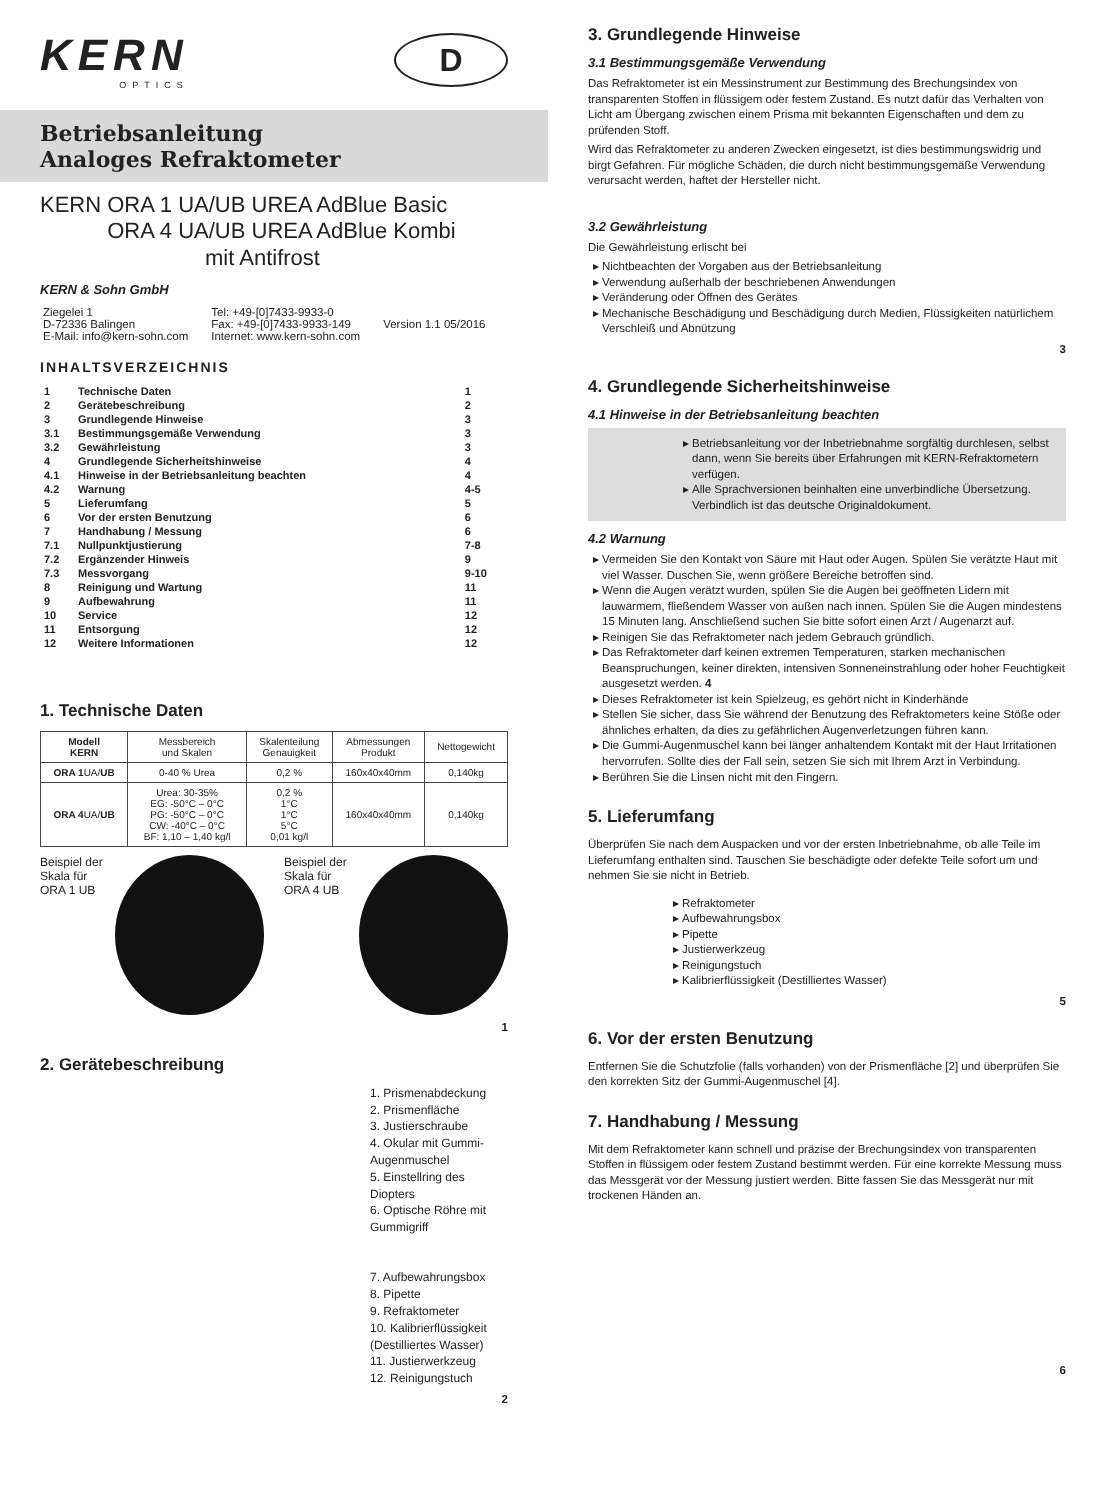KERN
OPTICS
D
Betriebsanleitung
Analoges Refraktometer
KERN ORA 1 UA/UB UREA AdBlue Basic
ORA 4 UA/UB UREA AdBlue Kombi
mit Antifrost
KERN & Sohn GmbH
| Ziegelei 1 D-72336 Balingen E-Mail: info@kern-sohn.com | Tel: +49-[0]7433-9933-0 Fax: +49-[0]7433-9933-149 Internet: www.kern-sohn.com | Version 1.1 05/2016 |
INHALTSVERZEICHNIS
| 1 | Technische Daten | 1 |
| 2 | Gerätebeschreibung | 2 |
| 3 | Grundlegende Hinweise | 3 |
| 3.1 | Bestimmungsgemäße Verwendung | 3 |
| 3.2 | Gewährleistung | 3 |
| 4 | Grundlegende Sicherheitshinweise | 4 |
| 4.1 | Hinweise in der Betriebsanleitung beachten | 4 |
| 4.2 | Warnung | 4-5 |
| 5 | Lieferumfang | 5 |
| 6 | Vor der ersten Benutzung | 6 |
| 7 | Handhabung / Messung | 6 |
| 7.1 | Nullpunktjustierung | 7-8 |
| 7.2 | Ergänzender Hinweis | 9 |
| 7.3 | Messvorgang | 9-10 |
| 8 | Reinigung und Wartung | 11 |
| 9 | Aufbewahrung | 11 |
| 10 | Service | 12 |
| 11 | Entsorgung | 12 |
| 12 | Weitere Informationen | 12 |
1. Technische Daten
| Modell KERN | Messbereich und Skalen | Skalenteilung Genauigkeit | Abmessungen Produkt | Nettogewicht |
| ORA 1 UA/ UB | 0-40 % Urea | 0,2 % | 160x40x40mm | 0,140kg |
| ORA 4 UA/ UB | Urea: 30-35% EG: -50°C – 0°C PG: -50°C – 0°C CW: -40°C – 0°C BF: 1,10 – 1,40 kg/l | 0,2 % 1°C 1°C 5°C 0,01 kg/l | 160x40x40mm | 0,140kg |
Beispiel der Skala für ORA 1 UB
Beispiel der Skala für ORA 4 UB
1
2. Gerätebeschreibung
1. Prismenabdeckung
2. Prismenfläche
3. Justierschraube
4. Okular mit Gummi-Augenmuschel
5. Einstellring des Diopters
6. Optische Röhre mit Gummigriff
7. Aufbewahrungsbox
8. Pipette
9. Refraktometer
10. Kalibrierflüssigkeit (Destilliertes Wasser)
11. Justierwerkzeug
12. Reinigungstuch
2
3. Grundlegende Hinweise
3.1 Bestimmungsgemäße Verwendung
Das Refraktometer ist ein Messinstrument zur Bestimmung des Brechungsindex von transparenten Stoffen in flüssigem oder festem Zustand. Es nutzt dafür das Verhalten von Licht am Übergang zwischen einem Prisma mit bekannten Eigenschaften und dem zu prüfenden Stoff.
Wird das Refraktometer zu anderen Zwecken eingesetzt, ist dies bestimmungswidrig und birgt Gefahren. Für mögliche Schäden, die durch nicht bestimmungsgemäße Verwendung verursacht werden, haftet der Hersteller nicht.
3.2 Gewährleistung
Die Gewährleistung erlischt bei
Nichtbeachten der Vorgaben aus der Betriebsanleitung
Verwendung außerhalb der beschriebenen Anwendungen
Veränderung oder Öffnen des Gerätes
Mechanische Beschädigung und Beschädigung durch Medien, Flüssigkeiten natürlichem Verschleiß und Abnützung
3
4. Grundlegende Sicherheitshinweise
4.1 Hinweise in der Betriebsanleitung beachten
Betriebsanleitung vor der Inbetriebnahme sorgfältig durchlesen, selbst dann, wenn Sie bereits über Erfahrungen mit KERN-Refraktometern verfügen.
Alle Sprachversionen beinhalten eine unverbindliche Übersetzung. Verbindlich ist das deutsche Originaldokument.
4.2 Warnung
Vermeiden Sie den Kontakt von Säure mit Haut oder Augen. Spülen Sie verätzte Haut mit viel Wasser. Duschen Sie, wenn größere Bereiche betroffen sind.
Wenn die Augen verätzt wurden, spülen Sie die Augen bei geöffneten Lidern mit lauwarmem, fließendem Wasser von außen nach innen. Spülen Sie die Augen mindestens 15 Minuten lang. Anschließend suchen Sie bitte sofort einen Arzt / Augenarzt auf.
Reinigen Sie das Refraktometer nach jedem Gebrauch gründlich.
Das Refraktometer darf keinen extremen Temperaturen, starken mechanischen Beanspruchungen, keiner direkten, intensiven Sonneneinstrahlung oder hoher Feuchtigkeit ausgesetzt werden. 4
Dieses Refraktometer ist kein Spielzeug, es gehört nicht in Kinderhände
Stellen Sie sicher, dass Sie während der Benutzung des Refraktometers keine Stöße oder ähnliches erhalten, da dies zu gefährlichen Augenverletzungen führen kann.
Die Gummi-Augenmuschel kann bei länger anhaltendem Kontakt mit der Haut Irritationen hervorrufen. Sollte dies der Fall sein, setzen Sie sich mit Ihrem Arzt in Verbindung.
Berühren Sie die Linsen nicht mit den Fingern.
5. Lieferumfang
Überprüfen Sie nach dem Auspacken und vor der ersten Inbetriebnahme, ob alle Teile im Lieferumfang enthalten sind. Tauschen Sie beschädigte oder defekte Teile sofort um und nehmen Sie sie nicht in Betrieb.
Refraktometer
Aufbewahrungsbox
Pipette
Justierwerkzeug
Reinigungstuch
Kalibrierflüssigkeit (Destilliertes Wasser)
5
6. Vor der ersten Benutzung
Entfernen Sie die Schutzfolie (falls vorhanden) von der Prismenfläche [2] und überprüfen Sie den korrekten Sitz der Gummi-Augenmuschel [4].
7. Handhabung / Messung
Mit dem Refraktometer kann schnell und präzise der Brechungsindex von transparenten Stoffen in flüssigem oder festem Zustand bestimmt werden. Für eine korrekte Messung muss das Messgerät vor der Messung justiert werden. Bitte fassen Sie das Messgerät nur mit trockenen Händen an.
6